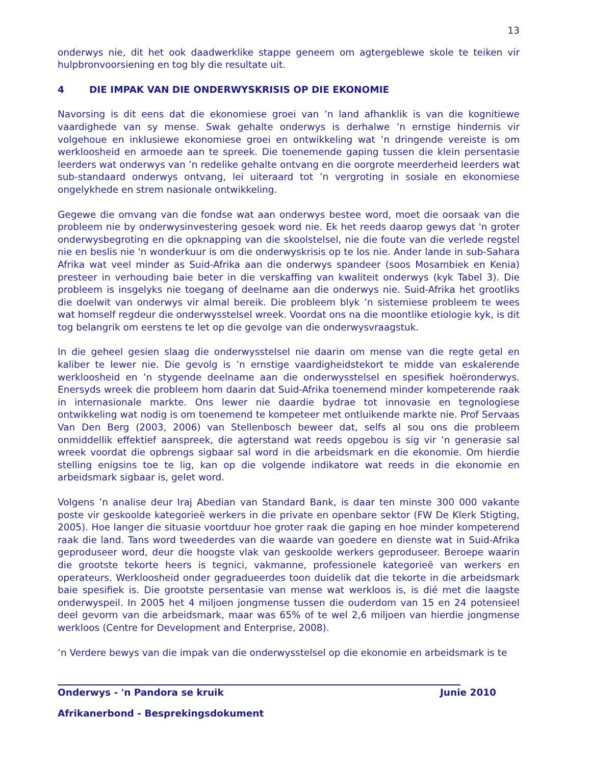13
onderwys nie, dit het ook daadwerklike stappe geneem om agtergeblewe skole te teiken vir hulpbronvoorsiening en tog bly die resultate uit.
4 DIE IMPAK VAN DIE ONDERWYSKRISIS OP DIE EKONOMIE
Navorsing is dit eens dat die ekonomiese groei van ’n land afhanklik is van die kognitiewe vaardighede van sy mense. Swak gehalte onderwys is derhalwe ’n ernstige hindernis vir volgehoue en inklusiewe ekonomiese groei en ontwikkeling wat ’n dringende vereiste is om werkloosheid en armoede aan te spreek. Die toenemende gaping tussen die klein persentasie leerders wat onderwys van ’n redelike gehalte ontvang en die oorgrote meerderheid leerders wat sub-standaard onderwys ontvang, lei uiteraard tot ’n vergroting in sosiale en ekonomiese ongelykhede en strem nasionale ontwikkeling.
Gegewe die omvang van die fondse wat aan onderwys bestee word, moet die oorsaak van die probleem nie by onderwysinvestering gesoek word nie. Ek het reeds daarop gewys dat 'n groter onderwysbegroting en die opknapping van die skoolstelsel, nie die foute van die verlede regstel nie en beslis nie 'n wonderkuur is om die onderwyskrisis op te los nie. Ander lande in sub-Sahara Afrika wat veel minder as Suid-Afrika aan die onderwys spandeer (soos Mosambiek en Kenia) presteer in verhouding baie beter in die verskaffing van kwaliteit onderwys (kyk Tabel 3). Die probleem is insgelyks nie toegang of deelname aan die onderwys nie. Suid-Afrika het grootliks die doelwit van onderwys vir almal bereik. Die probleem blyk ’n sistemiese probleem te wees wat homself regdeur die onderwysstelsel wreek. Voordat ons na die moontlike etiologie kyk, is dit tog belangrik om eerstens te let op die gevolge van die onderwysvraagstuk.
In die geheel gesien slaag die onderwysstelsel nie daarin om mense van die regte getal en kaliber te lewer nie. Die gevolg is ’n ernstige vaardigheidstekort te midde van eskalerende werkloosheid en ’n stygende deelname aan die onderwysstelsel en spesifiek hoëronderwys. Enersyds wreek die probleem hom daarin dat Suid-Afrika toenemend minder kompeterende raak in internasionale markte. Ons lewer nie daardie bydrae tot innovasie en tegnologiese ontwikkeling wat nodig is om toenemend te kompeteer met ontluikende markte nie. Prof Servaas Van Den Berg (2003, 2006) van Stellenbosch beweer dat, selfs al sou ons die probleem onmiddellik effektief aanspreek, die agterstand wat reeds opgebou is sig vir ’n generasie sal wreek voordat die opbrengs sigbaar sal word in die arbeidsmark en die ekonomie. Om hierdie stelling enigsins toe te lig, kan op die volgende indikatore wat reeds in die ekonomie en arbeidsmark sigbaar is, gelet word.
Volgens ’n analise deur Iraj Abedian van Standard Bank, is daar ten minste 300 000 vakante poste vir geskoolde kategorieë werkers in die private en openbare sektor (FW De Klerk Stigting, 2005). Hoe langer die situasie voortduur hoe groter raak die gaping en hoe minder kompeterend raak die land. Tans word tweederdes van die waarde van goedere en dienste wat in Suid-Afrika geproduseer word, deur die hoogste vlak van geskoolde werkers geproduseer. Beroepe waarin die grootste tekorte heers is tegnici, vakmanne, professionele kategorieë van werkers en operateurs. Werkloosheid onder gegradueerdes toon duidelik dat die tekorte in die arbeidsmark baie spesifiek is. Die grootste persentasie van mense wat werkloos is, is dié met die laagste onderwyspeil. In 2005 het 4 miljoen jongmense tussen die ouderdom van 15 en 24 potensieel deel gevorm van die arbeidsmark, maar was 65% of te wel 2,6 miljoen van hierdie jongmense werkloos (Centre for Development and Enterprise, 2008).
’n Verdere bewys van die impak van die onderwysstelsel op die ekonomie en arbeidsmark is te
Onderwys - 'n Pandora se kruik Junie 2010
Afrikanerbond - Besprekingsdokument